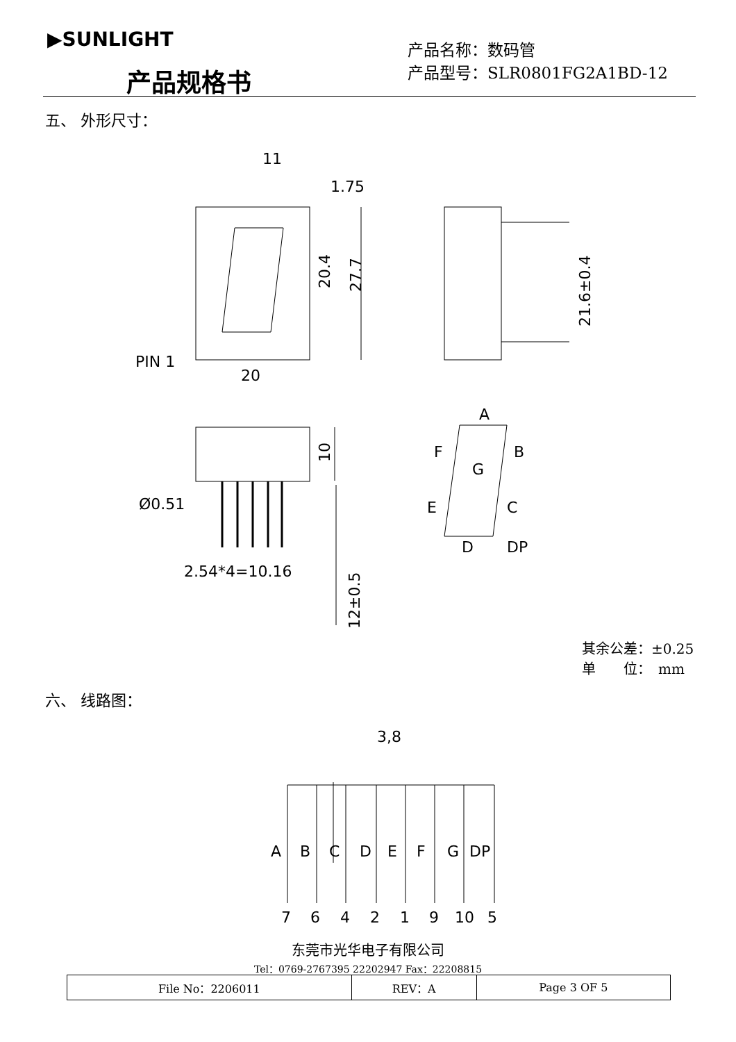▶SUNLIGHT
产品规格书
产品名称：数码管
产品型号：SLR0801FG2A1BD-12
五、 外形尺寸：
PIN 1
20
11
1.75
Ø0.51
2.54*4=10.16
A
B
F
G
E
C
D
DP
3,8
A
B
C
D
E
F
G
DP
7
6
4
2
1
9
10
5
20.4
27.7
21.6±0.4
10
12±0.5
其余公差：±0.25
单　　位：　mm
六、 线路图：
东莞市光华电子有限公司
Tel：0769-2767395 22202947 Fax：22208815
| File No：2206011 | REV：A | Page 3 OF 5 |